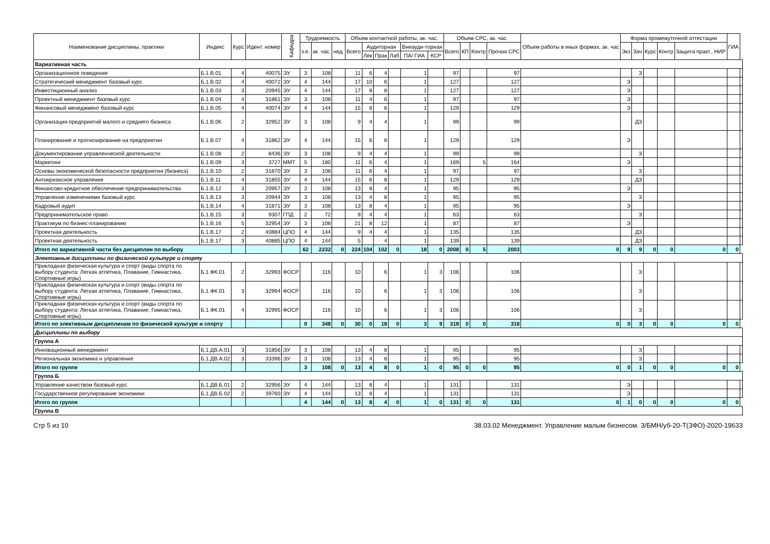| Наименование дисциплины, практики | Индекс | Курс | Идент. номер | Кафедра | Трудоемкость | | | Объем контактной работы, ак. час. | | | | | | Объем СРС, ак. час. | | | | Объем работы в иных формах, ак. час | Форма промежуточной аттестации | | | | | ГИА | |
| --- | --- | --- | --- | --- | --- | --- | --- | --- | --- | --- | --- | --- | --- | --- | --- | --- | --- | --- | --- | --- | --- | --- | --- | --- | --- |
| | | | | | з.е. | ак. час. | нед. | Всего | Аудиторная | | | Внеауди-торная | | Всего | КП | Контр | Прочая СРС | | Экз | Зач | Курс | Контр | Защита практ., НИР | | |
| | | | | | | | | | Лек | Прак | Лаб | ПА/ ГИА | КСР | | | | | | | | | | | | |
| Вариативная часть | | | | | | | | | | | | | | | | | | | | | | | | | |
| Организационное поведение | Б.1.В.01 | 4 | 40075 | ЭУ | 3 | 108 | | 11 | 6 | 4 | | 1 | | 97 | | | 97 | | | З | | | | | |
| Стратегический менеджмент базовый курс | Б.1.В.02 | 4 | 40072 | ЭУ | 4 | 144 | | 17 | 10 | 6 | | 1 | | 127 | | | 127 | | Э | | | | | | |
| Инвестиционный анализ | Б.1.В.03 | 3 | 20945 | ЭУ | 4 | 144 | | 17 | 8 | 8 | | 1 | | 127 | | | 127 | | Э | | | | | | |
| Проектный менеджмент базовый курс | Б.1.В.04 | 4 | 31861 | ЭУ | 3 | 108 | | 11 | 4 | 6 | | 1 | | 97 | | | 97 | | Э | | | | | | |
| Финансовый менеджмент базовый курс | Б.1.В.05 | 4 | 40074 | ЭУ | 4 | 144 | | 15 | 8 | 6 | | 1 | | 129 | | | 129 | | Э | | | | | | |
| Организация предприятий малого и среднего бизнеса | Б.1.В.06 | 2 | 32952 | ЭУ | 3 | 108 | | 9 | 4 | 4 | | 1 | | 99 | | | 99 | | | ДЗ | | | | | |
| Планирование и прогнозирование на предприятии | Б.1.В.07 | 4 | 31862 | ЭУ | 4 | 144 | | 15 | 6 | 8 | | 1 | | 129 | | | 129 | | Э | | | | | | |
| Документирование управленческой деятельности | Б.1.В.08 | 2 | 8436 | ЭУ | 3 | 108 | | 9 | 4 | 4 | | 1 | | 99 | | | 99 | | | З | | | | | |
| Маркетинг | Б.1.В.09 | 3 | 3727 | ММТ | 5 | 180 | | 11 | 6 | 4 | | 1 | | 169 | | 5 | 164 | | Э | | | | | | |
| Основы экономической безопасности предприятия (бизнеса) | Б.1.В.10 | 2 | 31870 | ЭУ | 3 | 108 | | 11 | 6 | 4 | | 1 | | 97 | | | 97 | | | З | | | | | |
| Антикризисное управление | Б.1.В.11 | 4 | 31855 | ЭУ | 4 | 144 | | 15 | 6 | 8 | | 1 | | 129 | | | 129 | | | ДЗ | | | | | |
| Финансово-кредитное обеспечение предпринимательства | Б.1.В.12 | 3 | 20957 | ЭУ | 3 | 108 | | 13 | 8 | 4 | | 1 | | 95 | | | 95 | | Э | | | | | | |
| Управление изменениями базовый курс | Б.1.В.13 | 3 | 20944 | ЭУ | 3 | 108 | | 13 | 4 | 8 | | 1 | | 95 | | | 95 | | | З | | | | | |
| Кадровый аудит | Б.1.В.14 | 4 | 31871 | ЭУ | 3 | 108 | | 13 | 8 | 4 | | 1 | | 95 | | | 95 | | Э | | | | | | |
| Предпринимательское право | Б.1.В.15 | 3 | 9307 | ГПД | 2 | 72 | | 9 | 4 | 4 | | 1 | | 63 | | | 63 | | | З | | | | | |
| Практикум по бизнес-планированию | Б.1.В.16 | 5 | 32954 | ЭУ | 3 | 108 | | 21 | 8 | 12 | | 1 | | 87 | | | 87 | | Э | | | | | | |
| Проектная деятельность | Б.1.В.17 | 2 | 40884 | ЦПО | 4 | 144 | | 9 | 4 | 4 | | 1 | | 135 | | | 135 | | | ДЗ | | | | | |
| Проектная деятельность | Б.1.В.17 | 3 | 40885 | ЦПО | 4 | 144 | | 5 | | 4 | | 1 | | 139 | | | 139 | | | ДЗ | | | | | |
| Итого по вариативной части без дисциплин по выбору | | | | | 62 | 2232 | 0 | 224 | 104 | 102 | 0 | 18 | 0 | 2008 | 0 | 5 | 2003 | 0 | 9 | 9 | 0 | 0 | 0 | 0 | |
| Элективные дисциплины по физической культуре и спорту | | | | | | | | | | | | | | | | | | | | | | | | | |
| Прикладная физическая культура и спорт (виды спорта по выбору студента: Легкая атлетика, Плавание, Гимнастика, Спортивные игры) | Б.1.ФК.01 | 2 | 32993 | ФОСР | | 116 | | 10 | | 6 | | 1 | 3 | 106 | | | 106 | | | З | | | | | |
| Прикладная физическая культура и спорт (виды спорта по выбору студента: Легкая атлетика, Плавание, Гимнастика, Спортивные игры) | Б.1.ФК.01 | 3 | 32994 | ФОСР | | 116 | | 10 | | 6 | | 1 | 3 | 106 | | | 106 | | | З | | | | | |
| Прикладная физическая культура и спорт (виды спорта по выбору студента: Легкая атлетика, Плавание, Гимнастика, Спортивные игры) | Б.1.ФК.01 | 4 | 32995 | ФОСР | | 116 | | 10 | | 6 | | 1 | 3 | 106 | | | 106 | | | З | | | | | |
| Итого по элективным дисциплинам по физической культуре и спорту | | | | | 0 | 348 | 0 | 30 | 0 | 18 | 0 | 3 | 9 | 318 | 0 | 0 | 318 | 0 | 0 | 3 | 0 | 0 | 0 | 0 | |
| Дисциплины по выбору | | | | | | | | | | | | | | | | | | | | | | | | | |
| Группа А | | | | | | | | | | | | | | | | | | | | | | | | | |
| Инновационный менеджмент | Б.1.ДВ.А.01 | 3 | 31856 | ЭУ | 3 | 108 | | 13 | 4 | 8 | | 1 | | 95 | | | 95 | | | З | | | | | |
| Региональная экономика и управление | Б.1.ДВ.А.02 | 3 | 33396 | ЭУ | 3 | 108 | | 13 | 4 | 8 | | 1 | | 95 | | | 95 | | | З | | | | | |
| Итого по группе | | | | | 3 | 108 | 0 | 13 | 4 | 8 | 0 | 1 | 0 | 95 | 0 | 0 | 95 | 0 | 0 | 1 | 0 | 0 | 0 | 0 | |
| Группа Б | | | | | | | | | | | | | | | | | | | | | | | | | |
| Управление качеством базовый курс | Б.1.ДВ.Б.01 | 2 | 32956 | ЭУ | 4 | 144 | | 13 | 8 | 4 | | 1 | | 131 | | | 131 | | Э | | | | | | |
| Государственное регулирование экономики | Б.1.ДВ.Б.02 | 2 | 39760 | ЭУ | 4 | 144 | | 13 | 8 | 4 | | 1 | | 131 | | | 131 | | Э | | | | | | |
| Итого по группе | | | | | 4 | 144 | 0 | 13 | 8 | 4 | 0 | 1 | 0 | 131 | 0 | 0 | 131 | 0 | 1 | 0 | 0 | 0 | 0 | 0 | |
| Группа В | | | | | | | | | | | | | | | | | | | | | | | | | |
Стр 5 из 10 38.03.02 Менеджмент. Управление малым бизнесом. З/БМН/уб-20-Т(ЗФО)-2020-19633